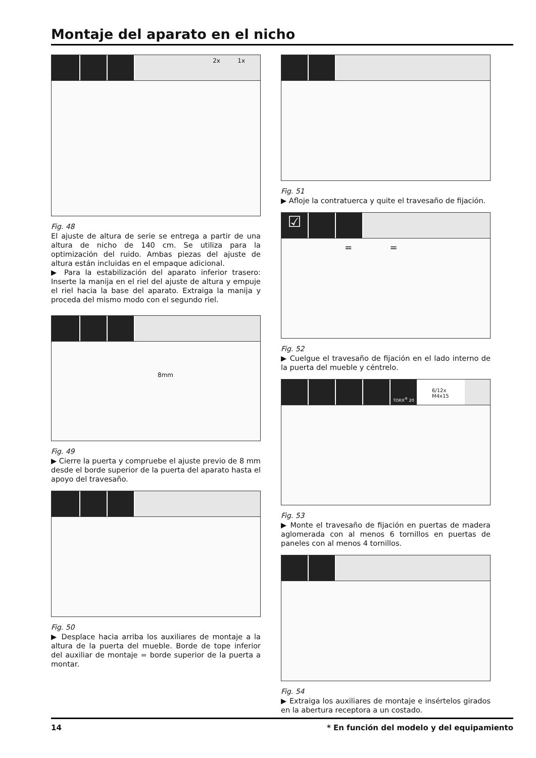Montaje del aparato en el nicho
2x 1x
Fig. 48
El ajuste de altura de serie se entrega a partir de una altura de nicho de 140 cm. Se utiliza para la optimización del ruido. Ambas piezas del ajuste de altura están incluidas en el empaque adicional.
▶ Para la estabilización del aparato inferior trasero: Inserte la manija en el riel del ajuste de altura y empuje el riel hacia la base del aparato. Extraiga la manija y proceda del mismo modo con el segundo riel.
8mm
Fig. 49
▶ Cierre la puerta y compruebe el ajuste previo de 8 mm desde el borde superior de la puerta del aparato hasta el apoyo del travesaño.
Fig. 50
▶ Desplace hacia arriba los auxiliares de montaje a la altura de la puerta del mueble. Borde de tope inferior del auxiliar de montaje = borde superior de la puerta a montar.
Fig. 51
▶ Afloje la contratuerca y quite el travesaño de fijación.
☑
= =
Fig. 52
▶ Cuelgue el travesaño de fijación en el lado interno de la puerta del mueble y céntrelo.
TORX<sup>®</sup> 20
6/12x M4x15
Fig. 53
▶ Monte el travesaño de fijación en puertas de madera aglomerada con al menos 6 tornillos en puertas de paneles con al menos 4 tornillos.
Fig. 54
▶ Extraiga los auxiliares de montaje e insértelos girados en la abertura receptora a un costado.
14 * En función del modelo y del equipamiento